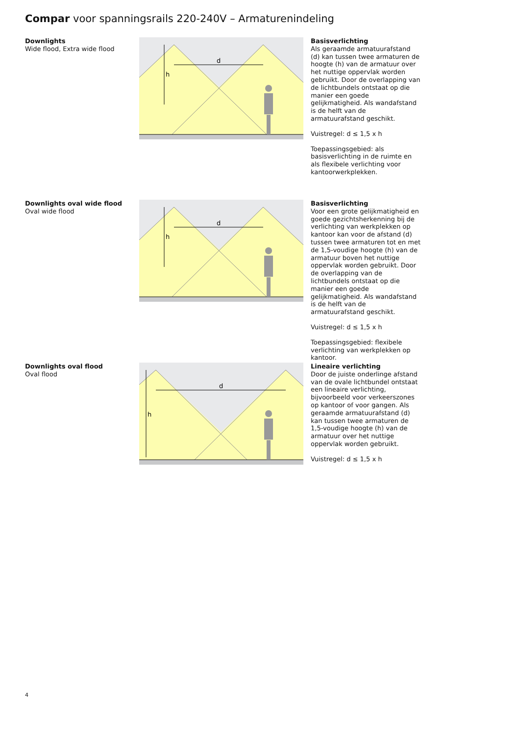Compar voor spanningsrails 220-240V – Armaturenindeling
Downlights
Wide flood, Extra wide flood
d
h
Basisverlichting
Als geraamde armatuurafstand (d) kan tussen twee armaturen de hoogte (h) van de armatuur over het nuttige oppervlak worden gebruikt. Door de overlapping van de lichtbundels ontstaat op die manier een goede gelijkmatigheid. Als wandafstand is de helft van de armatuurafstand geschikt.
Vuistregel: d ≤ 1,5 x h
Toepassingsgebied: als basisverlichting in de ruimte en als flexibele verlichting voor kantoorwerkplekken.
Downlights oval wide flood
Oval wide flood
d
h
Basisverlichting
Voor een grote gelijkmatigheid en goede gezichtsherkenning bij de verlichting van werkplekken op kantoor kan voor de afstand (d) tussen twee armaturen tot en met de 1,5-voudige hoogte (h) van de armatuur boven het nuttige oppervlak worden gebruikt. Door de overlapping van de lichtbundels ontstaat op die manier een goede gelijkmatigheid. Als wandafstand is de helft van de armatuurafstand geschikt.
Vuistregel: d ≤ 1,5 x h
Toepassingsgebied: flexibele verlichting van werkplekken op kantoor.
Downlights oval flood
Oval flood
d
h
Lineaire verlichting
Door de juiste onderlinge afstand van de ovale lichtbundel ontstaat een lineaire verlichting, bijvoorbeeld voor verkeerszones op kantoor of voor gangen. Als geraamde armatuurafstand (d) kan tussen twee armaturen de 1,5-voudige hoogte (h) van de armatuur over het nuttige oppervlak worden gebruikt.
Vuistregel: d ≤ 1,5 x h
4